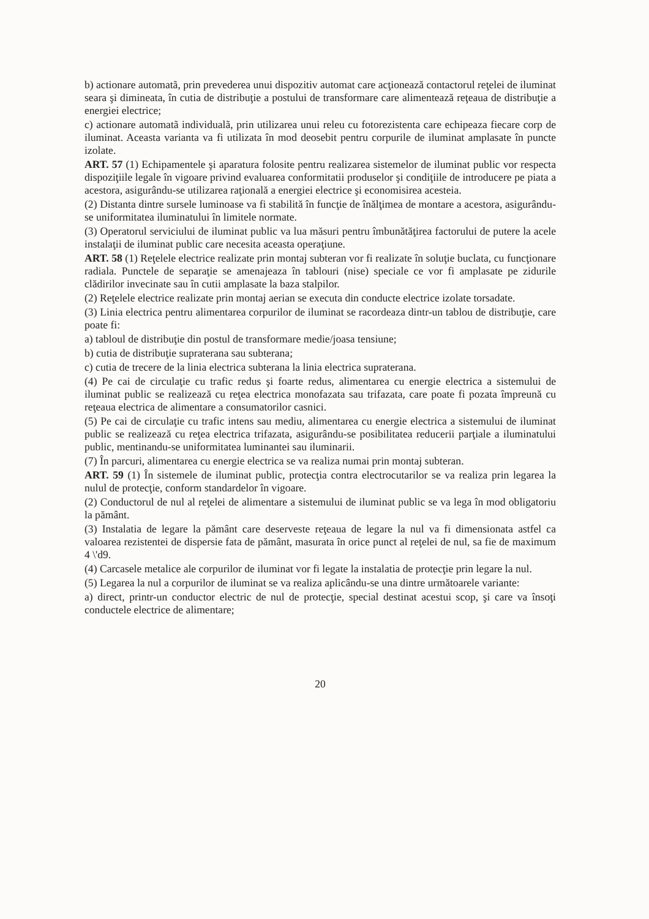b) actionare automatã, prin prevederea unui dispozitiv automat care acţionează contactorul reţelei de iluminat seara şi dimineata, în cutia de distribuţie a postului de transformare care alimentează reţeaua de distribuţie a energiei electrice;
c) actionare automatã individualã, prin utilizarea unui releu cu fotorezistenta care echipeaza fiecare corp de iluminat. Aceasta varianta va fi utilizata în mod deosebit pentru corpurile de iluminat amplasate în puncte izolate.
ART. 57 (1) Echipamentele şi aparatura folosite pentru realizarea sistemelor de iluminat public vor respecta dispoziţiile legale în vigoare privind evaluarea conformitatii produselor şi condiţiile de introducere pe piata a acestora, asigurându-se utilizarea raţională a energiei electrice şi economisirea acesteia.
(2) Distanta dintre sursele luminoase va fi stabilită în funcţie de înălţimea de montare a acestora, asigurându-se uniformitatea iluminatului în limitele normate.
(3) Operatorul serviciului de iluminat public va lua măsuri pentru îmbunătăţirea factorului de putere la acele instalaţii de iluminat public care necesita aceasta operaţiune.
ART. 58 (1) Reţelele electrice realizate prin montaj subteran vor fi realizate în soluţie buclata, cu funcţionare radiala. Punctele de separaţie se amenajeaza în tablouri (nise) speciale ce vor fi amplasate pe zidurile clădirilor invecinate sau în cutii amplasate la baza stalpilor.
(2) Reţelele electrice realizate prin montaj aerian se executa din conducte electrice izolate torsadate.
(3) Linia electrica pentru alimentarea corpurilor de iluminat se racordeaza dintr-un tablou de distribuţie, care poate fi:
a) tabloul de distribuţie din postul de transformare medie/joasa tensiune;
b) cutia de distribuţie supraterana sau subterana;
c) cutia de trecere de la linia electrica subterana la linia electrica supraterana.
(4) Pe cai de circulaţie cu trafic redus şi foarte redus, alimentarea cu energie electrica a sistemului de iluminat public se realizează cu reţea electrica monofazata sau trifazata, care poate fi pozata împreună cu reţeaua electrica de alimentare a consumatorilor casnici.
(5) Pe cai de circulaţie cu trafic intens sau mediu, alimentarea cu energie electrica a sistemului de iluminat public se realizează cu reţea electrica trifazata, asigurându-se posibilitatea reducerii parţiale a iluminatului public, mentinandu-se uniformitatea luminantei sau iluminarii.
(7) În parcuri, alimentarea cu energie electrica se va realiza numai prin montaj subteran.
ART. 59 (1) În sistemele de iluminat public, protecţia contra electrocutarilor se va realiza prin legarea la nulul de protecţie, conform standardelor în vigoare.
(2) Conductorul de nul al reţelei de alimentare a sistemului de iluminat public se va lega în mod obligatoriu la pământ.
(3) Instalatia de legare la pământ care deserveste reţeaua de legare la nul va fi dimensionata astfel ca valoarea rezistentei de dispersie fata de pământ, masurata în orice punct al reţelei de nul, sa fie de maximum 4 \'d9.
(4) Carcasele metalice ale corpurilor de iluminat vor fi legate la instalatia de protecţie prin legare la nul.
(5) Legarea la nul a corpurilor de iluminat se va realiza aplicându-se una dintre următoarele variante:
a) direct, printr-un conductor electric de nul de protecţie, special destinat acestui scop, şi care va însoţi conductele electrice de alimentare;
20